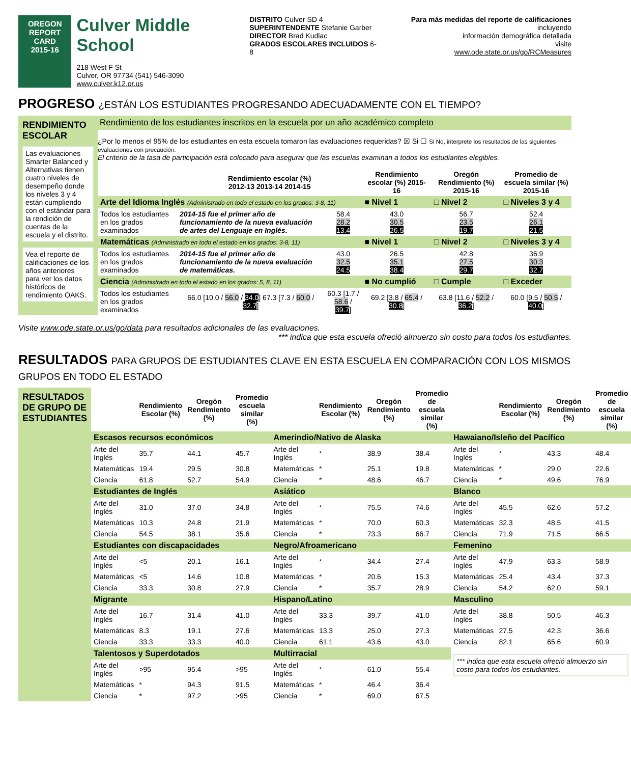OREGON
REPORT CARD
2015-16
Culver Middle School
218 West F St
Culver, OR 97734 (541) 546-3090
www.culver.k12.or.us
DISTRITO Culver SD 4
SUPERINTENDENTE Stefanie Garber
DIRECTOR Brad Kudlac
GRADOS ESCOLARES INCLUIDOS 6-8
Para más medidas del reporte de calificaciones incluyendo
información demográfica detallada
visite
www.ode.state.or.us/go/RCMeasures
PROGRESO ¿ESTÁN LOS ESTUDIANTES PROGRESANDO ADECUADAMENTE CON EL TIEMPO?
| RENDIMIENTO ESCOLAR Las evaluaciones Smarter Balanced y Alternativas tienen cuatro niveles de desempeño donde los niveles 3 y 4 están cumpliendo con el estándar para la rendición de cuentas de la escuela y el distrito. Vea el reporte de calificaciones de los años anteriores para ver los datos históricos de rendimiento OAKS. | Rendimiento de los estudiantes inscritos en la escuela por un año académico completo ¿Por lo menos el 95% de los estudiantes en esta escuela tomaron las evaluaciones requeridas? ☒ Si ☐ Si No, interprete los resultados de las siguientes evaluaciones con precaución. El criterio de la tasa de participación está colocado para asegurar que las escuelas examinan a todos los estudiantes elegibles. / / Rendimiento escolar (%) 2012-13 2013-14 2014-15 / / Rendimiento escolar (%) 2015-16 / Oregón Rendimiento (%) 2015-16 / Promedio de escuela similar (%) 2015-16 / / --- / --- / --- / --- / --- / --- / / Arte del Idioma Inglés (Administrado en todo el estado en los grados: 3-8, 11) / / / ■ Nivel 1 / □ Nivel 2 / □ Niveles 3 y 4 / / Todos los estudiantes en los grados examinados / 2014-15 fue el primer año de funcionamiento de la nueva evaluación de artes del Lenguaje en Inglés. / 58.4 28.2 13.4 / 43.0 30.5 26.5 / 56.7 23.5 19.7 / 52.4 26.1 21.5 / / Matemáticas (Administrado en todo el estado en los grados: 3-8, 11) / / / ■ Nivel 1 / □ Nivel 2 / □ Niveles 3 y 4 / / Todos los estudiantes en los grados examinados / 2014-15 fue el primer año de funcionamiento de la nueva evaluación de matemáticas. / 43.0 32.5 24.5 / 26.5 35.1 38.4 / 42.8 27.5 29.7 / 36.9 30.3 32.7 / / Ciencia (Administrado en todo el estado en los grados: 5, 8, 11) / / / ■ No cumplió / □ Cumple / □ Exceder / / Todos los estudiantes en los grados examinados / 66.0 [10.0 / 56.0 / 34.0 ] 67.3 [7.3 / 60.0 / 32.7 ] / 60.3 [1.7 / 58.6 / 39.7 ] / 69.2 [3.8 / 65.4 / 30.8 ] / 63.8 [11.6 / 52.2 / 36.2 ] / 60.0 [9.5 / 50.5 / 40.0 ] / |
Visite www.ode.state.or.us/go/data para resultados adicionales de las evaluaciones. *** indica que esta escuela ofreció almuerzo sin costo para todos los estudiantes.
RESULTADOS PARA GRUPOS DE ESTUDIANTES CLAVE EN ESTA ESCUELA EN COMPARACIÓN CON LOS MISMOS GRUPOS EN TODO EL ESTADO
| RESULTADOS DE GRUPO DE ESTUDIANTES | / / Rendimiento Escolar (%) / Oregón Rendimiento (%) / Promedio escuela similar (%) / / Rendimiento Escolar (%) / Oregón Rendimiento (%) / Promedio de escuela similar (%) / / Rendimiento Escolar (%) / Oregón Rendimiento (%) / Promedio de escuela similar (%) / / --- / --- / --- / --- / --- / --- / --- / --- / --- / --- / --- / --- / / Escasos recursos económicos / / / / Amerindio/Nativo de Alaska / / / / Hawaiano/Isleño del Pacífico / / / / / Arte del Inglés / 35.7 / 44.1 / 45.7 / Arte del Inglés / * / 38.9 / 38.4 / Arte del Inglés / * / 43.3 / 48.4 / / Matemáticas / 19.4 / 29.5 / 30.8 / Matemáticas / * / 25.1 / 19.8 / Matemáticas / * / 29.0 / 22.6 / / Ciencia / 61.8 / 52.7 / 54.9 / Ciencia / * / 48.6 / 46.7 / Ciencia / * / 49.6 / 76.9 / / Estudiantes de Inglés / / / / Asiático / / / / Blanco / / / / / Arte del Inglés / 31.0 / 37.0 / 34.8 / Arte del Inglés / * / 75.5 / 74.6 / Arte del Inglés / 45.5 / 62.6 / 57.2 / / Matemáticas / 10.3 / 24.8 / 21.9 / Matemáticas / * / 70.0 / 60.3 / Matemáticas / 32.3 / 48.5 / 41.5 / / Ciencia / 54.5 / 38.1 / 35.6 / Ciencia / * / 73.3 / 66.7 / Ciencia / 71.9 / 71.5 / 66.5 / / Estudiantes con discapacidades / / / / Negro/Afroamericano / / / / Femenino / / / / / Arte del Inglés / <5 / 20.1 / 16.1 / Arte del Inglés / * / 34.4 / 27.4 / Arte del Inglés / 47.9 / 63.3 / 58.9 / / Matemáticas / <5 / 14.6 / 10.8 / Matemáticas / * / 20.6 / 15.3 / Matemáticas / 25.4 / 43.4 / 37.3 / / Ciencia / 33.3 / 30.8 / 27.9 / Ciencia / * / 35.7 / 28.9 / Ciencia / 54.2 / 62.0 / 59.1 / / Migrante / / / / Hispano/Latino / / / / Masculino / / / / / Arte del Inglés / 16.7 / 31.4 / 41.0 / Arte del Inglés / 33.3 / 39.7 / 41.0 / Arte del Inglés / 38.8 / 50.5 / 46.3 / / Matemáticas / 8.3 / 19.1 / 27.6 / Matemáticas / 13.3 / 25.0 / 27.3 / Matemáticas / 27.5 / 42.3 / 36.6 / / Ciencia / 33.3 / 33.3 / 40.0 / Ciencia / 61.1 / 43.6 / 43.0 / Ciencia / 82.1 / 65.6 / 60.9 / / Talentosos y Superdotados / / / / Multirracial / / / / *** indica que esta escuela ofreció almuerzo sin costo para todos los estudiantes. / / / / / Arte del Inglés / >95 / 95.4 / >95 / Arte del Inglés / * / 61.0 / 55.4 / / / / / / Matemáticas / * / 94.3 / 91.5 / Matemáticas / * / 46.4 / 36.4 / / / / / / Ciencia / * / 97.2 / >95 / Ciencia / * / 69.0 / 67.5 / / / / / |